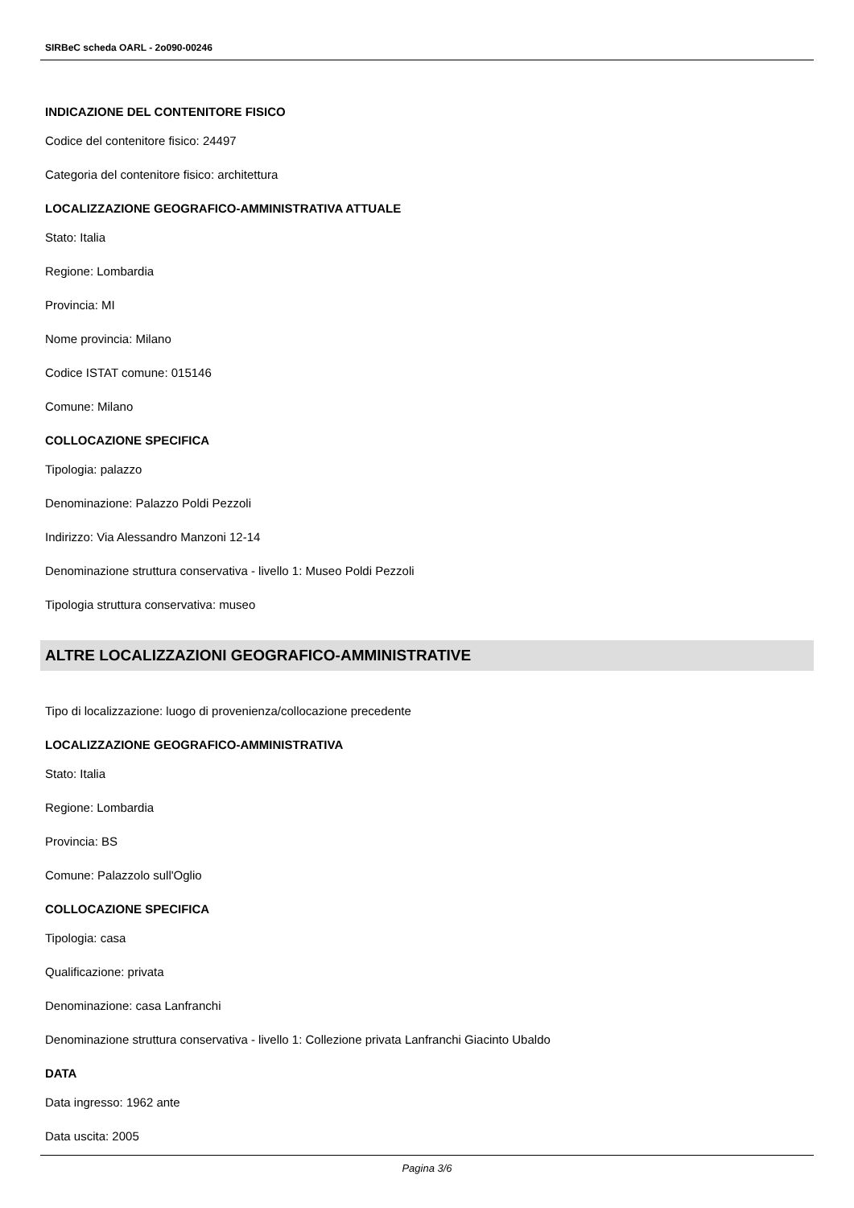SIRBeC scheda OARL - 2o090-00246
INDICAZIONE DEL CONTENITORE FISICO
Codice del contenitore fisico: 24497
Categoria del contenitore fisico: architettura
LOCALIZZAZIONE GEOGRAFICO-AMMINISTRATIVA ATTUALE
Stato: Italia
Regione: Lombardia
Provincia: MI
Nome provincia: Milano
Codice ISTAT comune: 015146
Comune: Milano
COLLOCAZIONE SPECIFICA
Tipologia: palazzo
Denominazione: Palazzo Poldi Pezzoli
Indirizzo: Via Alessandro Manzoni 12-14
Denominazione struttura conservativa - livello 1: Museo Poldi Pezzoli
Tipologia struttura conservativa: museo
ALTRE LOCALIZZAZIONI GEOGRAFICO-AMMINISTRATIVE
Tipo di localizzazione: luogo di provenienza/collocazione precedente
LOCALIZZAZIONE GEOGRAFICO-AMMINISTRATIVA
Stato: Italia
Regione: Lombardia
Provincia: BS
Comune: Palazzolo sull'Oglio
COLLOCAZIONE SPECIFICA
Tipologia: casa
Qualificazione: privata
Denominazione: casa Lanfranchi
Denominazione struttura conservativa - livello 1: Collezione privata Lanfranchi Giacinto Ubaldo
DATA
Data ingresso: 1962 ante
Data uscita: 2005
Pagina 3/6